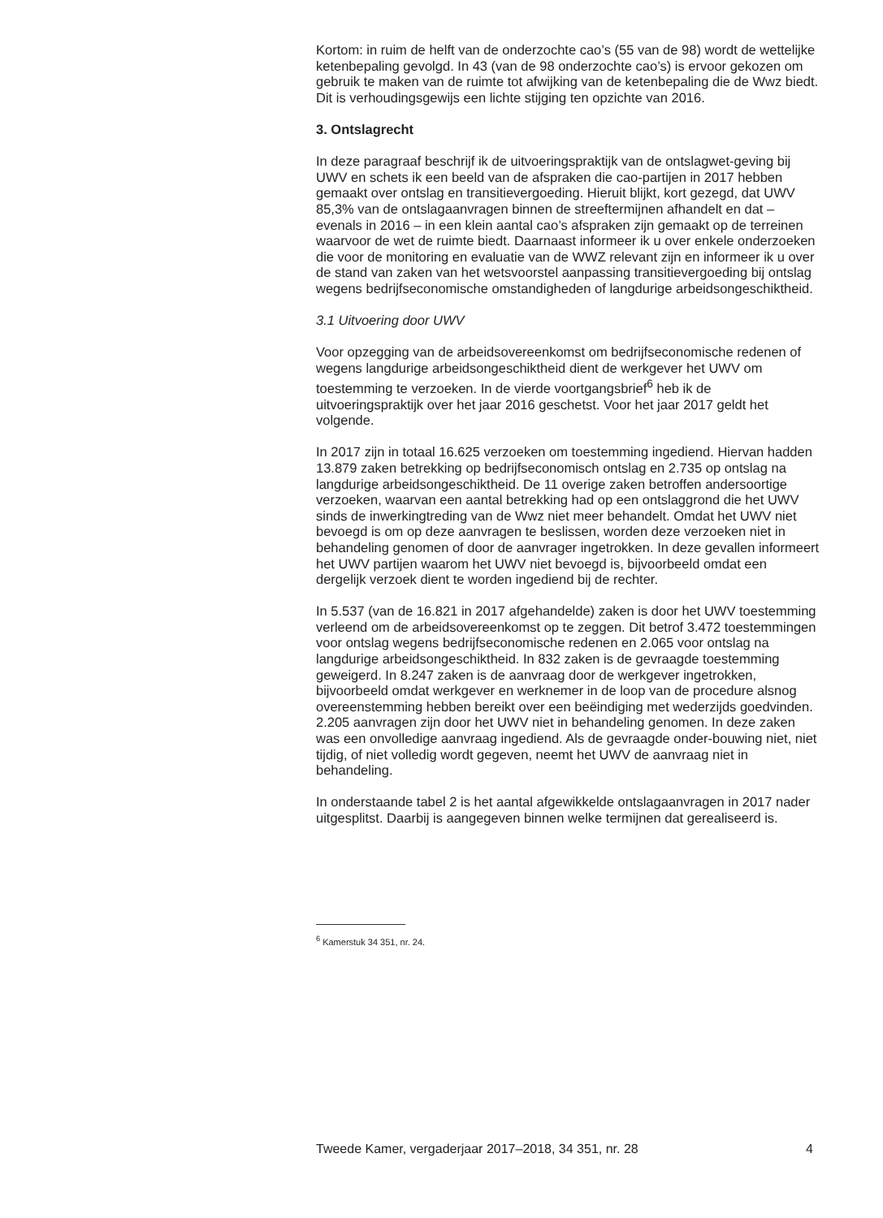Kortom: in ruim de helft van de onderzochte cao’s (55 van de 98) wordt de wettelijke ketenbepaling gevolgd. In 43 (van de 98 onderzochte cao’s) is ervoor gekozen om gebruik te maken van de ruimte tot afwijking van de ketenbepaling die de Wwz biedt. Dit is verhoudingsgewijs een lichte stijging ten opzichte van 2016.
3. Ontslagrecht
In deze paragraaf beschrijf ik de uitvoeringspraktijk van de ontslagwet-geving bij UWV en schets ik een beeld van de afspraken die cao-partijen in 2017 hebben gemaakt over ontslag en transitievergoeding. Hieruit blijkt, kort gezegd, dat UWV 85,3% van de ontslagaanvragen binnen de streeftermijnen afhandelt en dat – evenals in 2016 – in een klein aantal cao’s afspraken zijn gemaakt op de terreinen waarvoor de wet de ruimte biedt. Daarnaast informeer ik u over enkele onderzoeken die voor de monitoring en evaluatie van de WWZ relevant zijn en informeer ik u over de stand van zaken van het wetsvoorstel aanpassing transitievergoeding bij ontslag wegens bedrijfseconomische omstandigheden of langdurige arbeidsongeschiktheid.
3.1 Uitvoering door UWV
Voor opzegging van de arbeidsovereenkomst om bedrijfseconomische redenen of wegens langdurige arbeidsongeschiktheid dient de werkgever het UWV om toestemming te verzoeken. In de vierde voortgangsbrief<sup>6</sup> heb ik de uitvoeringspraktijk over het jaar 2016 geschetst. Voor het jaar 2017 geldt het volgende.
In 2017 zijn in totaal 16.625 verzoeken om toestemming ingediend. Hiervan hadden 13.879 zaken betrekking op bedrijfseconomisch ontslag en 2.735 op ontslag na langdurige arbeidsongeschiktheid. De 11 overige zaken betroffen andersoortige verzoeken, waarvan een aantal betrekking had op een ontslaggrond die het UWV sinds de inwerkingtreding van de Wwz niet meer behandelt. Omdat het UWV niet bevoegd is om op deze aanvragen te beslissen, worden deze verzoeken niet in behandeling genomen of door de aanvrager ingetrokken. In deze gevallen informeert het UWV partijen waarom het UWV niet bevoegd is, bijvoorbeeld omdat een dergelijk verzoek dient te worden ingediend bij de rechter.
In 5.537 (van de 16.821 in 2017 afgehandelde) zaken is door het UWV toestemming verleend om de arbeidsovereenkomst op te zeggen. Dit betrof 3.472 toestemmingen voor ontslag wegens bedrijfseconomische redenen en 2.065 voor ontslag na langdurige arbeidsongeschiktheid. In 832 zaken is de gevraagde toestemming geweigerd. In 8.247 zaken is de aanvraag door de werkgever ingetrokken, bijvoorbeeld omdat werkgever en werknemer in de loop van de procedure alsnog overeenstemming hebben bereikt over een beëindiging met wederzijds goedvinden. 2.205 aanvragen zijn door het UWV niet in behandeling genomen. In deze zaken was een onvolledige aanvraag ingediend. Als de gevraagde onder-bouwing niet, niet tijdig, of niet volledig wordt gegeven, neemt het UWV de aanvraag niet in behandeling.
In onderstaande tabel 2 is het aantal afgewikkelde ontslagaanvragen in 2017 nader uitgesplitst. Daarbij is aangegeven binnen welke termijnen dat gerealiseerd is.
<sup>6</sup> Kamerstuk 34 351, nr. 24.
Tweede Kamer, vergaderjaar 2017–2018, 34 351, nr. 28 4